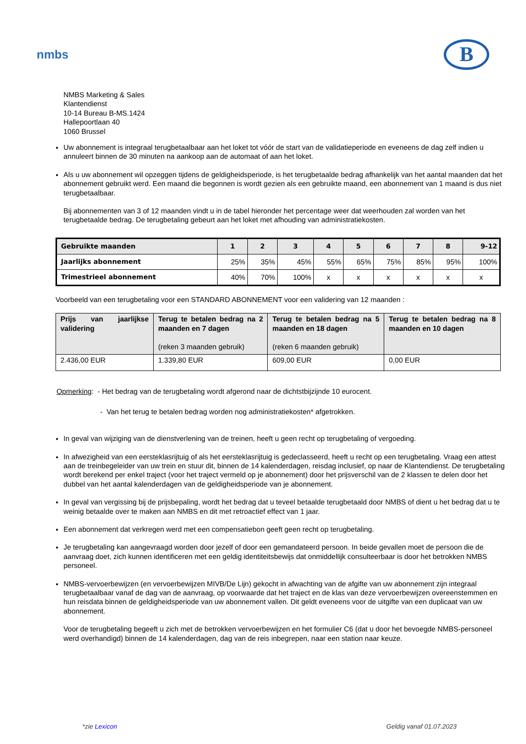nmbs
B
NMBS Marketing & Sales
Klantendienst
10-14 Bureau B-MS.1424
Hallepoortlaan 40
1060 Brussel
Uw abonnement is integraal terugbetaalbaar aan het loket tot vóór de start van de validatieperiode en eveneens de dag zelf indien u annuleert binnen de 30 minuten na aankoop aan de automaat of aan het loket.
Als u uw abonnement wil opzeggen tijdens de geldigheidsperiode, is het terugbetaalde bedrag afhankelijk van het aantal maanden dat het abonnement gebruikt werd. Een maand die begonnen is wordt gezien als een gebruikte maand, een abonnement van 1 maand is dus niet terugbetaalbaar.
Bij abonnementen van 3 of 12 maanden vindt u in de tabel hieronder het percentage weer dat weerhouden zal worden van het terugbetaalde bedrag. De terugbetaling gebeurt aan het loket met afhouding van administratiekosten.
| Gebruikte maanden | 1 | 2 | 3 | 4 | 5 | 6 | 7 | 8 | 9-12 |
| --- | --- | --- | --- | --- | --- | --- | --- | --- | --- |
| Jaarlijks abonnement | 25% | 35% | 45% | 55% | 65% | 75% | 85% | 95% | 100% |
| Trimestrieel abonnement | 40% | 70% | 100% | x | x | x | x | x | x |
Voorbeeld van een terugbetaling voor een STANDARD ABONNEMENT voor een validering van 12 maanden :
| Prijs van jaarlijkse validering | Terug te betalen bedrag na 2 maanden en 7 dagen (reken 3 maanden gebruik) | Terug te betalen bedrag na 5 maanden en 18 dagen (reken 6 maanden gebruik) | Terug te betalen bedrag na 8 maanden en 10 dagen |
| --- | --- | --- | --- |
| 2.436,00 EUR | 1.339,80 EUR | 609,00 EUR | 0,00 EUR |
Opmerking: - Het bedrag van de terugbetaling wordt afgerond naar de dichtstbijzijnde 10 eurocent.
- Van het terug te betalen bedrag worden nog administratiekosten* afgetrokken.
In geval van wijziging van de dienstverlening van de treinen, heeft u geen recht op terugbetaling of vergoeding.
In afwezigheid van een eersteklasrijtuig of als het eersteklasrijtuig is gedeclasseerd, heeft u recht op een terugbetaling. Vraag een attest aan de treinbegeleider van uw trein en stuur dit, binnen de 14 kalenderdagen, reisdag inclusief, op naar de Klantendienst. De terugbetaling wordt berekend per enkel traject (voor het traject vermeld op je abonnement) door het prijsverschil van de 2 klassen te delen door het dubbel van het aantal kalenderdagen van de geldigheidsperiode van je abonnement.
In geval van vergissing bij de prijsbepaling, wordt het bedrag dat u teveel betaalde terugbetaald door NMBS of dient u het bedrag dat u te weinig betaalde over te maken aan NMBS en dit met retroactief effect van 1 jaar.
Een abonnement dat verkregen werd met een compensatiebon geeft geen recht op terugbetaling.
Je terugbetaling kan aangevraagd worden door jezelf of door een gemandateerd persoon. In beide gevallen moet de persoon die de aanvraag doet, zich kunnen identificeren met een geldig identiteitsbewijs dat onmiddellijk consulteerbaar is door het betrokken NMBS personeel.
NMBS-vervoerbewijzen (en vervoerbewijzen MIVB/De Lijn) gekocht in afwachting van de afgifte van uw abonnement zijn integraal terugbetaalbaar vanaf de dag van de aanvraag, op voorwaarde dat het traject en de klas van deze vervoerbewijzen overeenstemmen en hun reisdata binnen de geldigheidsperiode van uw abonnement vallen. Dit geldt eveneens voor de uitgifte van een duplicaat van uw abonnement.
Voor de terugbetaling begeeft u zich met de betrokken vervoerbewijzen en het formulier C6 (dat u door het bevoegde NMBS-personeel werd overhandigd) binnen de 14 kalenderdagen, dag van de reis inbegrepen, naar een station naar keuze.
*zie Lexicon Geldig vanaf 01.07.2023